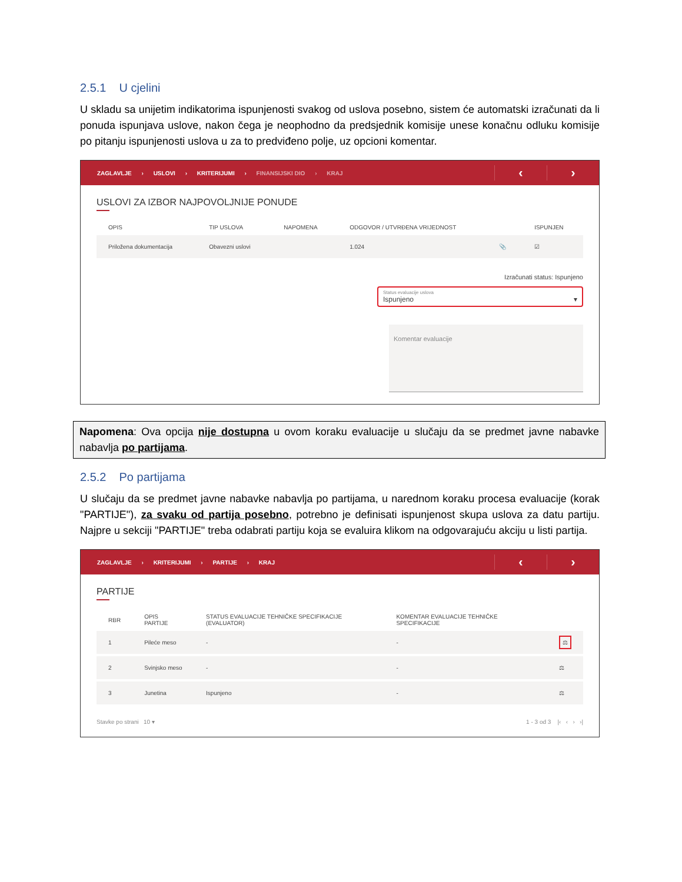2.5.1 U cjelini
U skladu sa unijetim indikatorima ispunjenosti svakog od uslova posebno, sistem će automatski izračunati da li ponuda ispunjava uslove, nakon čega je neophodno da predsjednik komisije unese konačnu odluku komisije po pitanju ispunjenosti uslova u za to predviđeno polje, uz opcioni komentar.
ZAGLAVLJE › USLOVI › KRITERIJUMI › FINANSIJSKI DIO › KRAJ
‹ ›
USLOVI ZA IZBOR NAJPOVOLJNIJE PONUDE
| OPIS | TIP USLOVA | NAPOMENA | ODGOVOR / UTVRĐENA VRIJEDNOST | | ISPUNJEN |
| --- | --- | --- | --- | --- | --- |
| Priložena dokumentacija | Obavezni uslovi | | 1.024 | 📎 | ☑ |
Izračunati status: Ispunjeno
Status evaluacije uslova
Ispunjeno ▾
Komentar evaluacije
Napomena: Ova opcija nije dostupna u ovom koraku evaluacije u slučaju da se predmet javne nabavke nabavlja po partijama.
2.5.2 Po partijama
U slučaju da se predmet javne nabavke nabavlja po partijama, u narednom koraku procesa evaluacije (korak "PARTIJE"), za svaku od partija posebno, potrebno je definisati ispunjenost skupa uslova za datu partiju. Najpre u sekciji "PARTIJE" treba odabrati partiju koja se evaluira klikom na odgovarajuću akciju u listi partija.
ZAGLAVLJE › KRITERIJUMI › PARTIJE › KRAJ
‹ ›
PARTIJE
| RBR | OPIS PARTIJE | STATUS EVALUACIJE TEHNIČKE SPECIFIKACIJE (EVALUATOR) | KOMENTAR EVALUACIJE TEHNIČKE SPECIFIKACIJE | |
| --- | --- | --- | --- | --- |
| 1 | Pileće meso | - | - | ⚖ |
| 2 | Svinjsko meso | - | - | ⚖ |
| 3 | Junetina | Ispunjeno | - | ⚖ |
Stavke po strani 10 ▾ 1 - 3 od 3 |‹ ‹ › ›|